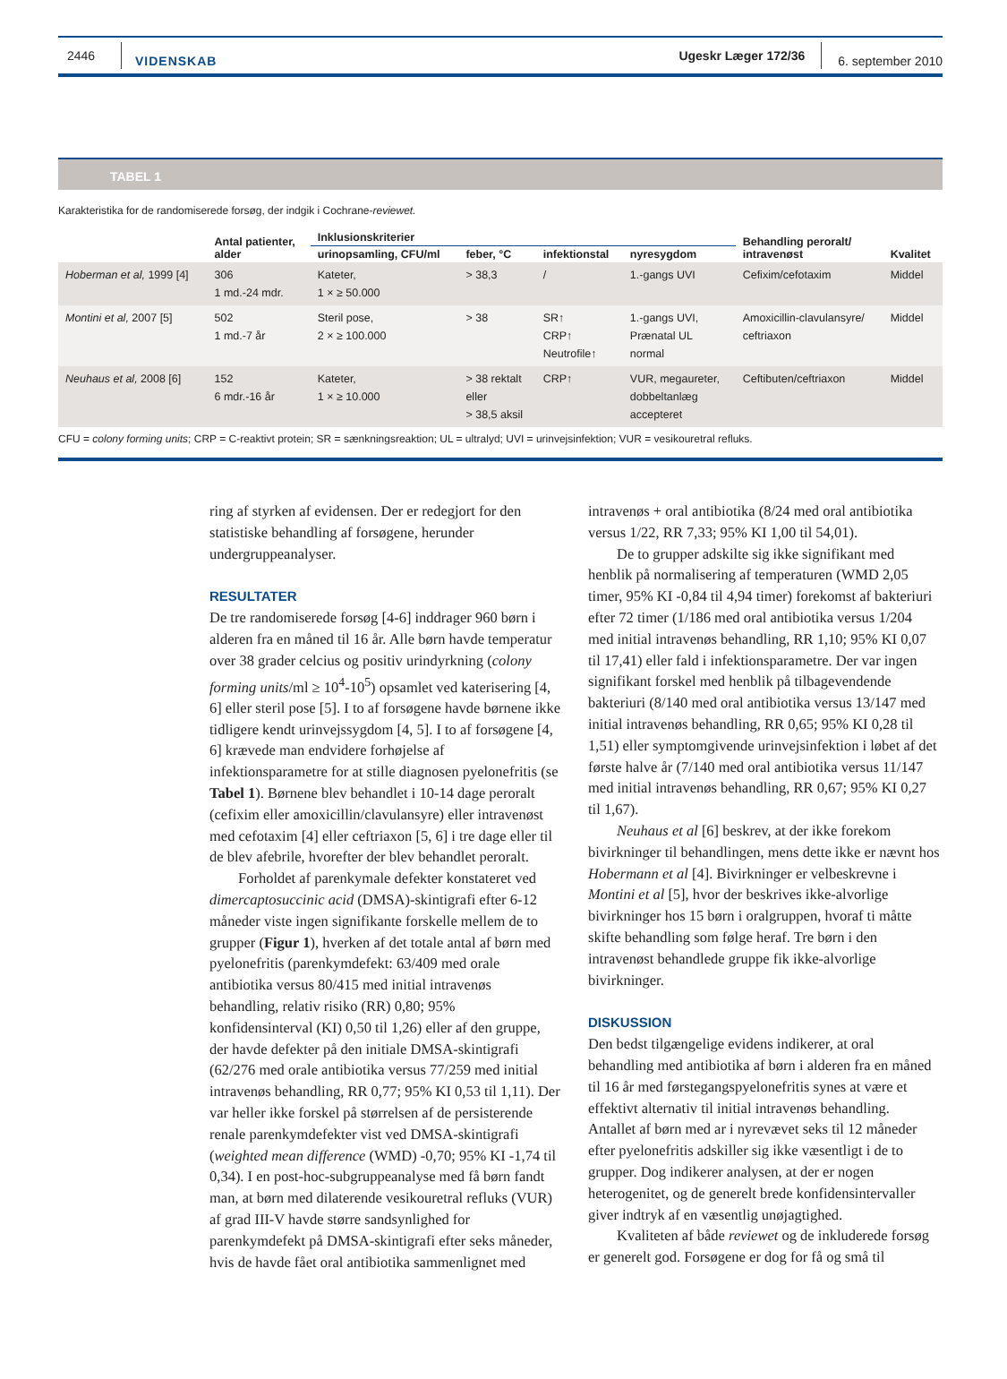2446 VIDENSKAB Ugeskr Læger 172/36 6. september 2010
TABEL 1
Karakteristika for de randomiserede forsøg, der indgik i Cochrane-reviewet.
| | Antal patienter, alder | Inklusionskriterier | | | | Behandling peroralt/ intravenøst | Kvalitet |
| --- | --- | --- | --- | --- | --- | --- | --- |
| | | urinopsamling, CFU/ml | feber, °C | infektionstal | nyresygdom | | |
| Hoberman et al, 1999 [4] | 306 1 md.-24 mdr. | Kateter, 1 × ≥ 50.000 | > 38,3 | / | 1.-gangs UVI | Cefixim/cefotaxim | Middel |
| Montini et al, 2007 [5] | 502 1 md.-7 år | Steril pose, 2 × ≥ 100.000 | > 38 | SR↑ CRP↑ Neutrofile↑ | 1.-gangs UVI, Prænatal UL normal | Amoxicillin-clavulansyre/ ceftriaxon | Middel |
| Neuhaus et al, 2008 [6] | 152 6 mdr.-16 år | Kateter, 1 × ≥ 10.000 | > 38 rektalt eller > 38,5 aksil | CRP↑ | VUR, megaureter, dobbeltanlæg accepteret | Ceftibuten/ceftriaxon | Middel |
CFU = colony forming units; CRP = C-reaktivt protein; SR = sænkningsreaktion; UL = ultralyd; UVI = urinvejsinfektion; VUR = vesikouretral refluks.
ring af styrken af evidensen. Der er redegjort for den statistiske behandling af forsøgene, herunder undergruppeanalyser.
RESULTATER
De tre randomiserede forsøg [4-6] inddrager 960 børn i alderen fra en måned til 16 år. Alle børn havde temperatur over 38 grader celcius og positiv urindyrkning (colony forming units/ml ≥ 10<sup>4</sup>-10<sup>5</sup>) opsamlet ved katerisering [4, 6] eller steril pose [5]. I to af forsøgene havde børnene ikke tidligere kendt urinvejssygdom [4, 5]. I to af forsøgene [4, 6] krævede man endvidere forhøjelse af infektionsparametre for at stille diagnosen pyelonefritis (se Tabel 1). Børnene blev behandlet i 10-14 dage peroralt (cefixim eller amoxicillin/clavulansyre) eller intravenøst med cefotaxim [4] eller ceftriaxon [5, 6] i tre dage eller til de blev afebrile, hvorefter der blev behandlet peroralt.
Forholdet af parenkymale defekter konstateret ved dimercaptosuccinic acid (DMSA)-skintigrafi efter 6-12 måneder viste ingen signifikante forskelle mellem de to grupper (Figur 1), hverken af det totale antal af børn med pyelonefritis (parenkymdefekt: 63/409 med orale antibiotika versus 80/415 med initial intravenøs behandling, relativ risiko (RR) 0,80; 95% konfidensinterval (KI) 0,50 til 1,26) eller af den gruppe, der havde defekter på den initiale DMSA-skintigrafi (62/276 med orale antibiotika versus 77/259 med initial intravenøs behandling, RR 0,77; 95% KI 0,53 til 1,11). Der var heller ikke forskel på størrelsen af de persisterende renale parenkymdefekter vist ved DMSA-skintigrafi (weighted mean difference (WMD) -0,70; 95% KI -1,74 til 0,34). I en post-hoc-subgruppeanalyse med få børn fandt man, at børn med dilaterende vesikouretral refluks (VUR) af grad III-V havde større sandsynlighed for parenkymdefekt på DMSA-skintigrafi efter seks måneder, hvis de havde fået oral antibiotika sammenlignet med
intravenøs + oral antibiotika (8/24 med oral antibiotika versus 1/22, RR 7,33; 95% KI 1,00 til 54,01).
De to grupper adskilte sig ikke signifikant med henblik på normalisering af temperaturen (WMD 2,05 timer, 95% KI -0,84 til 4,94 timer) forekomst af bakteriuri efter 72 timer (1/186 med oral antibiotika versus 1/204 med initial intravenøs behandling, RR 1,10; 95% KI 0,07 til 17,41) eller fald i infektionsparametre. Der var ingen signifikant forskel med henblik på tilbagevendende bakteriuri (8/140 med oral antibiotika versus 13/147 med initial intravenøs behandling, RR 0,65; 95% KI 0,28 til 1,51) eller symptomgivende urinvejsinfektion i løbet af det første halve år (7/140 med oral antibiotika versus 11/147 med initial intravenøs behandling, RR 0,67; 95% KI 0,27 til 1,67).
Neuhaus et al [6] beskrev, at der ikke forekom bivirkninger til behandlingen, mens dette ikke er nævnt hos Hobermann et al [4]. Bivirkninger er velbeskrevne i Montini et al [5], hvor der beskrives ikke-alvorlige bivirkninger hos 15 børn i oralgruppen, hvoraf ti måtte skifte behandling som følge heraf. Tre børn i den intravenøst behandlede gruppe fik ikke-alvorlige bivirkninger.
DISKUSSION
Den bedst tilgængelige evidens indikerer, at oral behandling med antibiotika af børn i alderen fra en måned til 16 år med førstegangspyelonefritis synes at være et effektivt alternativ til initial intravenøs behandling. Antallet af børn med ar i nyrevævet seks til 12 måneder efter pyelonefritis adskiller sig ikke væsentligt i de to grupper. Dog indikerer analysen, at der er nogen heterogenitet, og de generelt brede konfidensintervaller giver indtryk af en væsentlig unøjagtighed.
Kvaliteten af både reviewet og de inkluderede forsøg er generelt god. Forsøgene er dog for få og små til